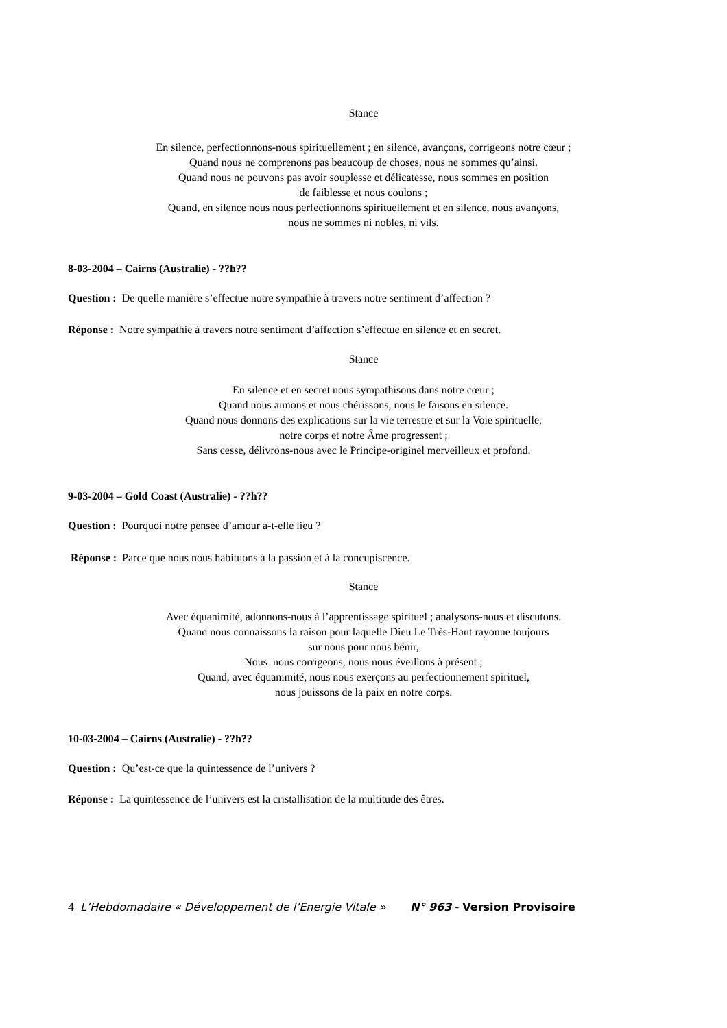Stance
En silence, perfectionnons-nous spirituellement ; en silence, avançons, corrigeons notre cœur ;
Quand nous ne comprenons pas beaucoup de choses, nous ne sommes qu’ainsi.
Quand nous ne pouvons pas avoir souplesse et délicatesse, nous sommes en position
de faiblesse et nous coulons ;
Quand, en silence nous nous perfectionnons spirituellement et en silence, nous avançons,
nous ne sommes ni nobles, ni vils.
8-03-2004 – Cairns (Australie) - ??h??
Question : De quelle manière s’effectue notre sympathie à travers notre sentiment d’affection ?
Réponse : Notre sympathie à travers notre sentiment d’affection s’effectue en silence et en secret.
Stance
En silence et en secret nous sympathisons dans notre cœur ;
Quand nous aimons et nous chérissons, nous le faisons en silence.
Quand nous donnons des explications sur la vie terrestre et sur la Voie spirituelle,
notre corps et notre Âme progressent ;
Sans cesse, délivrons-nous avec le Principe-originel merveilleux et profond.
9-03-2004 – Gold Coast (Australie) - ??h??
Question : Pourquoi notre pensée d’amour a-t-elle lieu ?
Réponse : Parce que nous nous habituons à la passion et à la concupiscence.
Stance
Avec équanimité, adonnons-nous à l’apprentissage spirituel ; analysons-nous et discutons.
Quand nous connaissons la raison pour laquelle Dieu Le Très-Haut rayonne toujours
sur nous pour nous bénir,
Nous nous corrigeons, nous nous éveillons à présent ;
Quand, avec équanimité, nous nous exerçons au perfectionnement spirituel,
nous jouissons de la paix en notre corps.
10-03-2004 – Cairns (Australie) - ??h??
Question : Qu’est-ce que la quintessence de l’univers ?
Réponse : La quintessence de l’univers est la cristallisation de la multitude des êtres.
4 L’Hebdomadaire « Développement de l’Energie Vitale » N° 963 - Version Provisoire